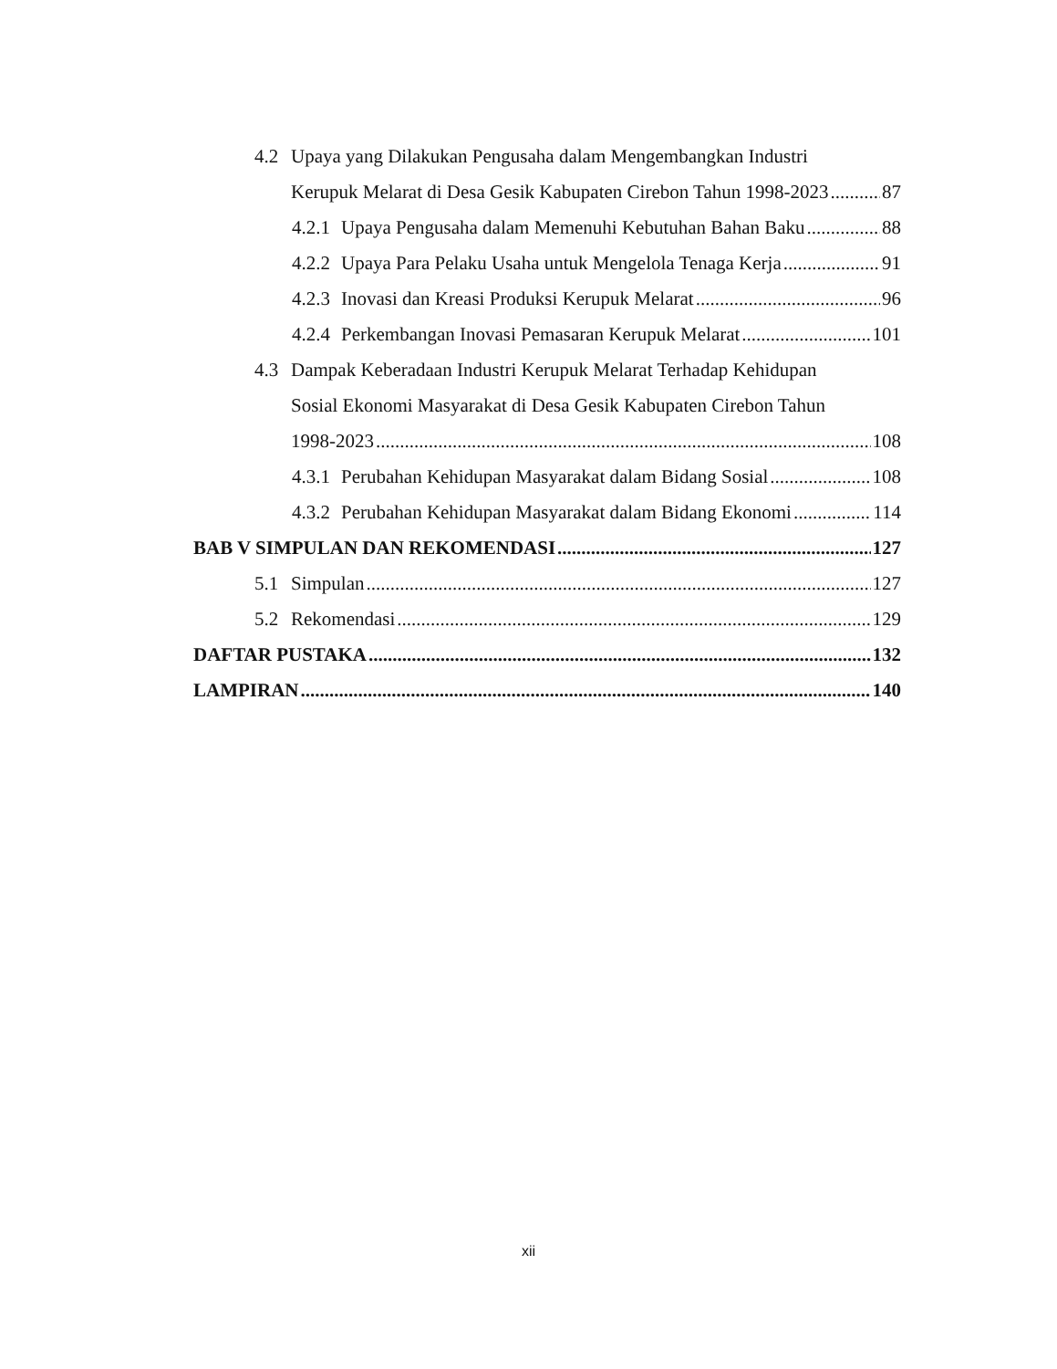4.2 Upaya yang Dilakukan Pengusaha dalam Mengembangkan Industri
Kerupuk Melarat di Desa Gesik Kabupaten Cirebon Tahun 1998-2023 87
4.2.1 Upaya Pengusaha dalam Memenuhi Kebutuhan Bahan Baku 88
4.2.2 Upaya Para Pelaku Usaha untuk Mengelola Tenaga Kerja 91
4.2.3 Inovasi dan Kreasi Produksi Kerupuk Melarat 96
4.2.4 Perkembangan Inovasi Pemasaran Kerupuk Melarat 101
4.3 Dampak Keberadaan Industri Kerupuk Melarat Terhadap Kehidupan
Sosial Ekonomi Masyarakat di Desa Gesik Kabupaten Cirebon Tahun
1998-2023 108
4.3.1 Perubahan Kehidupan Masyarakat dalam Bidang Sosial 108
4.3.2 Perubahan Kehidupan Masyarakat dalam Bidang Ekonomi 114
BAB V SIMPULAN DAN REKOMENDASI 127
5.1 Simpulan 127
5.2 Rekomendasi 129
DAFTAR PUSTAKA 132
LAMPIRAN 140
xii